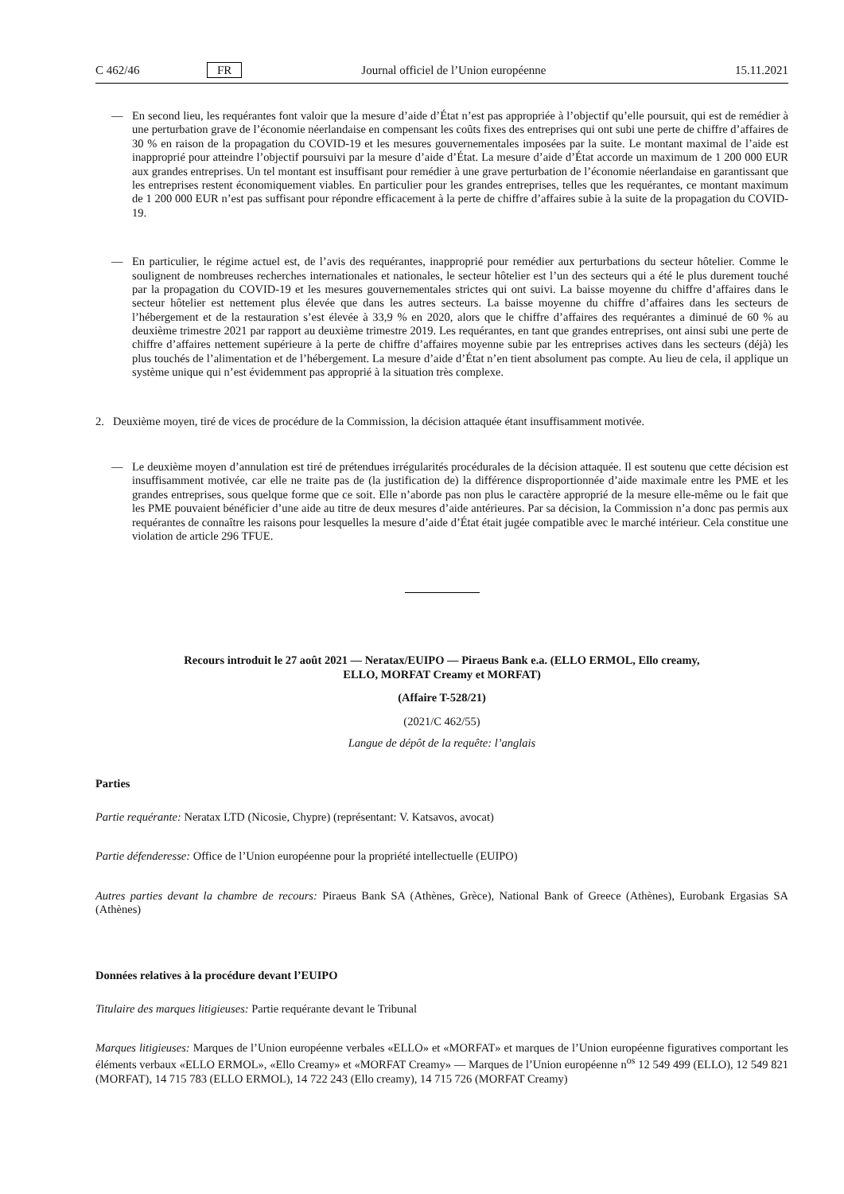C 462/46 FR Journal officiel de l’Union européenne 15.11.2021
— En second lieu, les requérantes font valoir que la mesure d’aide d’État n’est pas appropriée à l’objectif qu’elle poursuit, qui est de remédier à une perturbation grave de l’économie néerlandaise en compensant les coûts fixes des entreprises qui ont subi une perte de chiffre d’affaires de 30 % en raison de la propagation du COVID-19 et les mesures gouvernementales imposées par la suite. Le montant maximal de l’aide est inapproprié pour atteindre l’objectif poursuivi par la mesure d’aide d’État. La mesure d’aide d’État accorde un maximum de 1 200 000 EUR aux grandes entreprises. Un tel montant est insuffisant pour remédier à une grave perturbation de l’économie néerlandaise en garantissant que les entreprises restent économiquement viables. En particulier pour les grandes entreprises, telles que les requérantes, ce montant maximum de 1 200 000 EUR n’est pas suffisant pour répondre efficacement à la perte de chiffre d’affaires subie à la suite de la propagation du COVID-19.
— En particulier, le régime actuel est, de l’avis des requérantes, inapproprié pour remédier aux perturbations du secteur hôtelier. Comme le soulignent de nombreuses recherches internationales et nationales, le secteur hôtelier est l’un des secteurs qui a été le plus durement touché par la propagation du COVID-19 et les mesures gouvernementales strictes qui ont suivi. La baisse moyenne du chiffre d’affaires dans le secteur hôtelier est nettement plus élevée que dans les autres secteurs. La baisse moyenne du chiffre d’affaires dans les secteurs de l’hébergement et de la restauration s’est élevée à 33,9 % en 2020, alors que le chiffre d’affaires des requérantes a diminué de 60 % au deuxième trimestre 2021 par rapport au deuxième trimestre 2019. Les requérantes, en tant que grandes entreprises, ont ainsi subi une perte de chiffre d’affaires nettement supérieure à la perte de chiffre d’affaires moyenne subie par les entreprises actives dans les secteurs (déjà) les plus touchés de l’alimentation et de l’hébergement. La mesure d’aide d’État n’en tient absolument pas compte. Au lieu de cela, il applique un système unique qui n’est évidemment pas approprié à la situation très complexe.
2. Deuxième moyen, tiré de vices de procédure de la Commission, la décision attaquée étant insuffisamment motivée.
— Le deuxième moyen d’annulation est tiré de prétendues irrégularités procédurales de la décision attaquée. Il est soutenu que cette décision est insuffisamment motivée, car elle ne traite pas de (la justification de) la différence disproportionnée d’aide maximale entre les PME et les grandes entreprises, sous quelque forme que ce soit. Elle n’aborde pas non plus le caractère approprié de la mesure elle-même ou le fait que les PME pouvaient bénéficier d’une aide au titre de deux mesures d’aide antérieures. Par sa décision, la Commission n’a donc pas permis aux requérantes de connaître les raisons pour lesquelles la mesure d’aide d’État était jugée compatible avec le marché intérieur. Cela constitue une violation de article 296 TFUE.
Recours introduit le 27 août 2021 — Neratax/EUIPO — Piraeus Bank e.a. (ELLO ERMOL, Ello creamy,
ELLO, MORFAT Creamy et MORFAT)
(Affaire T-528/21)
(2021/C 462/55)
Langue de dépôt de la requête: l’anglais
Parties
Partie requérante: Neratax LTD (Nicosie, Chypre) (représentant: V. Katsavos, avocat)
Partie défenderesse: Office de l’Union européenne pour la propriété intellectuelle (EUIPO)
Autres parties devant la chambre de recours: Piraeus Bank SA (Athènes, Grèce), National Bank of Greece (Athènes), Eurobank Ergasias SA (Athènes)
Données relatives à la procédure devant l’EUIPO
Titulaire des marques litigieuses: Partie requérante devant le Tribunal
Marques litigieuses: Marques de l’Union européenne verbales «ELLO» et «MORFAT» et marques de l’Union européenne figuratives comportant les éléments verbaux «ELLO ERMOL», «Ello Creamy» et «MORFAT Creamy» — Marques de l’Union européenne n<sup>os</sup> 12 549 499 (ELLO), 12 549 821 (MORFAT), 14 715 783 (ELLO ERMOL), 14 722 243 (Ello creamy), 14 715 726 (MORFAT Creamy)